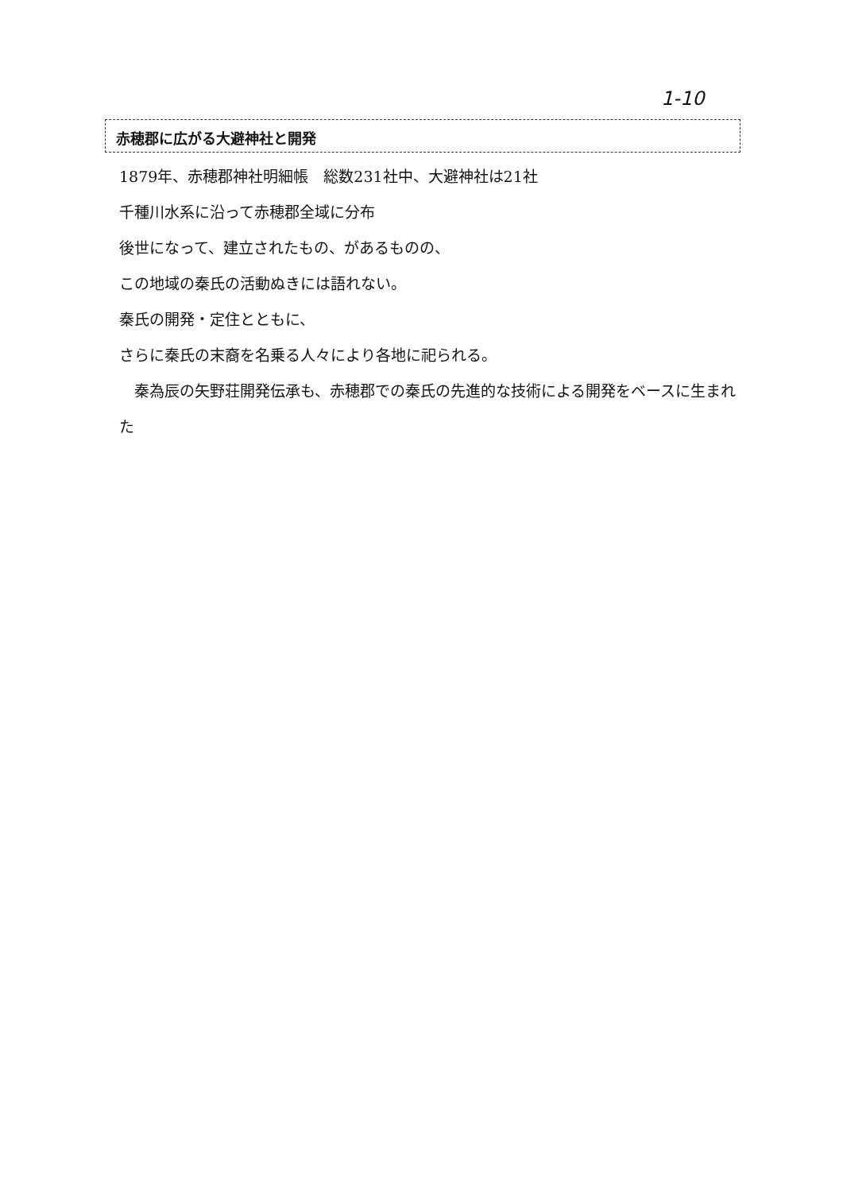1-10
赤穂郡に広がる大避神社と開発
1879年、赤穂郡神社明細帳　総数231社中、大避神社は21社
千種川水系に沿って赤穂郡全域に分布
後世になって、建立されたもの、があるものの、
この地域の秦氏の活動ぬきには語れない。
秦氏の開発・定住とともに、
さらに秦氏の末裔を名乗る人々により各地に祀られる。
　秦為辰の矢野荘開発伝承も、赤穂郡での秦氏の先進的な技術による開発をベースに生まれた